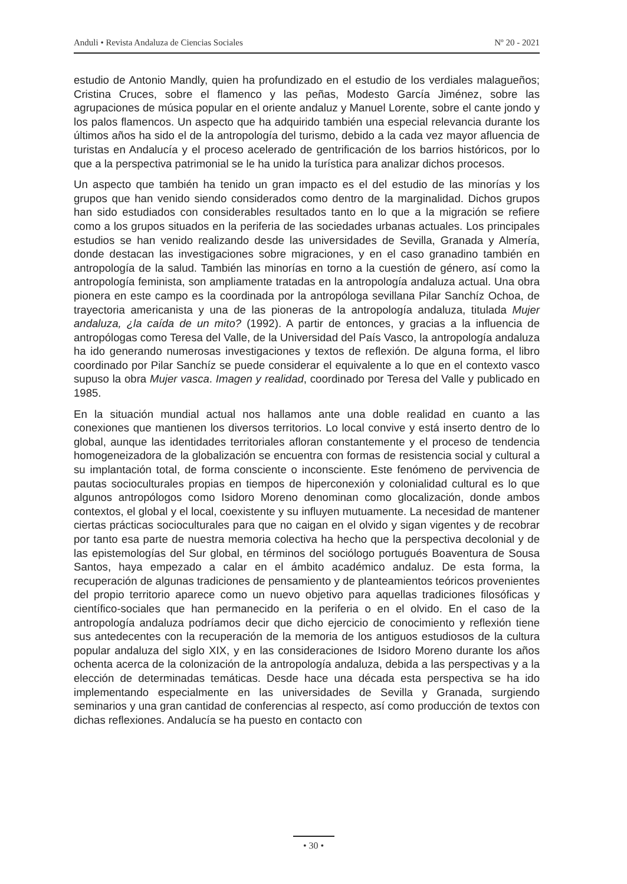Anduli • Revista Andaluza de Ciencias Sociales Nº 20 - 2021
estudio de Antonio Mandly, quien ha profundizado en el estudio de los verdiales malagueños; Cristina Cruces, sobre el flamenco y las peñas, Modesto García Jiménez, sobre las agrupaciones de música popular en el oriente andaluz y Manuel Lorente, sobre el cante jondo y los palos flamencos. Un aspecto que ha adquirido también una especial relevancia durante los últimos años ha sido el de la antropología del turismo, debido a la cada vez mayor afluencia de turistas en Andalucía y el proceso acelerado de gentrificación de los barrios históricos, por lo que a la perspectiva patrimonial se le ha unido la turística para analizar dichos procesos.
Un aspecto que también ha tenido un gran impacto es el del estudio de las minorías y los grupos que han venido siendo considerados como dentro de la marginalidad. Dichos grupos han sido estudiados con considerables resultados tanto en lo que a la migración se refiere como a los grupos situados en la periferia de las sociedades urbanas actuales. Los principales estudios se han venido realizando desde las universidades de Sevilla, Granada y Almería, donde destacan las investigaciones sobre migraciones, y en el caso granadino también en antropología de la salud. También las minorías en torno a la cuestión de género, así como la antropología feminista, son ampliamente tratadas en la antropología andaluza actual. Una obra pionera en este campo es la coordinada por la antropóloga sevillana Pilar Sanchíz Ochoa, de trayectoria americanista y una de las pioneras de la antropología andaluza, titulada Mujer andaluza, ¿la caída de un mito? (1992). A partir de entonces, y gracias a la influencia de antropólogas como Teresa del Valle, de la Universidad del País Vasco, la antropología andaluza ha ido generando numerosas investigaciones y textos de reflexión. De alguna forma, el libro coordinado por Pilar Sanchíz se puede considerar el equivalente a lo que en el contexto vasco supuso la obra Mujer vasca. Imagen y realidad, coordinado por Teresa del Valle y publicado en 1985.
En la situación mundial actual nos hallamos ante una doble realidad en cuanto a las conexiones que mantienen los diversos territorios. Lo local convive y está inserto dentro de lo global, aunque las identidades territoriales afloran constantemente y el proceso de tendencia homogeneizadora de la globalización se encuentra con formas de resistencia social y cultural a su implantación total, de forma consciente o inconsciente. Este fenómeno de pervivencia de pautas socioculturales propias en tiempos de hiperconexión y colonialidad cultural es lo que algunos antropólogos como Isidoro Moreno denominan como glocalización, donde ambos contextos, el global y el local, coexistente y su influyen mutuamente. La necesidad de mantener ciertas prácticas socioculturales para que no caigan en el olvido y sigan vigentes y de recobrar por tanto esa parte de nuestra memoria colectiva ha hecho que la perspectiva decolonial y de las epistemologías del Sur global, en términos del sociólogo portugués Boaventura de Sousa Santos, haya empezado a calar en el ámbito académico andaluz. De esta forma, la recuperación de algunas tradiciones de pensamiento y de planteamientos teóricos provenientes del propio territorio aparece como un nuevo objetivo para aquellas tradiciones filosóficas y científico-sociales que han permanecido en la periferia o en el olvido. En el caso de la antropología andaluza podríamos decir que dicho ejercicio de conocimiento y reflexión tiene sus antedecentes con la recuperación de la memoria de los antiguos estudiosos de la cultura popular andaluza del siglo XIX, y en las consideraciones de Isidoro Moreno durante los años ochenta acerca de la colonización de la antropología andaluza, debida a las perspectivas y a la elección de determinadas temáticas. Desde hace una década esta perspectiva se ha ido implementando especialmente en las universidades de Sevilla y Granada, surgiendo seminarios y una gran cantidad de conferencias al respecto, así como producción de textos con dichas reflexiones. Andalucía se ha puesto en contacto con
• 30 •